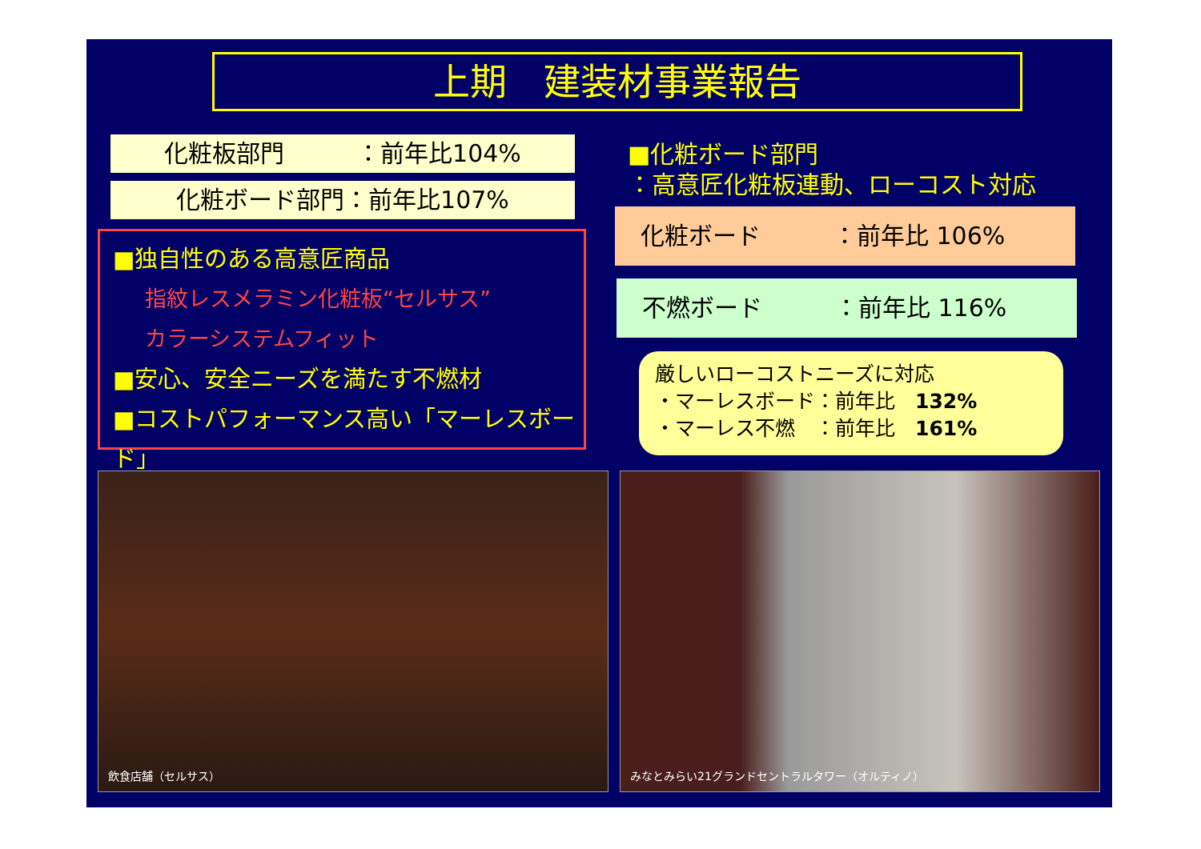上期　建装材事業報告
化粧板部門　　　：前年比104%
化粧ボード部門：前年比107%
■独自性のある高意匠商品
指紋レスメラミン化粧板“セルサス”
カラーシステムフィット
■安心、安全ニーズを満たす不燃材
■コストパフォーマンス高い「マーレスボード」
■化粧ボード部門
：高意匠化粧板連動、ローコスト対応
化粧ボード　　　：前年比 106%
不燃ボード　　　：前年比 116%
厳しいローコストニーズに対応
・マーレスボード：前年比　132%
・マーレス不燃　：前年比　161%
飲食店舗（セルサス） みなとみらい21グランドセントラルタワー（オルティノ）